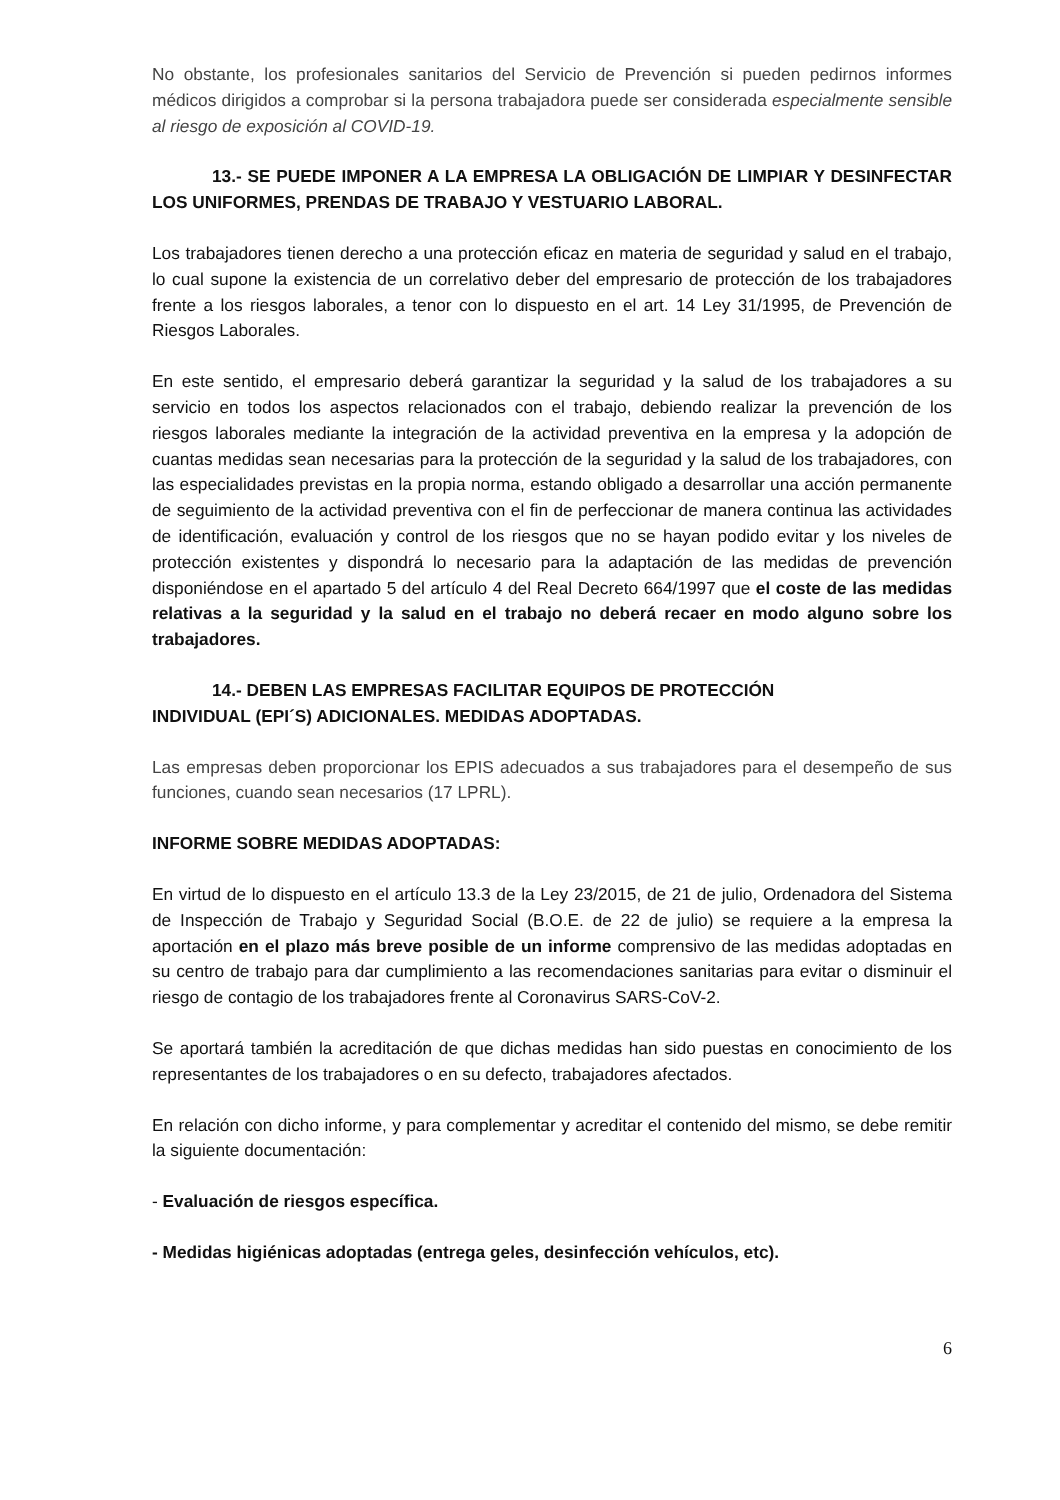No obstante, los profesionales sanitarios del Servicio de Prevención si pueden pedirnos informes médicos dirigidos a comprobar si la persona trabajadora puede ser considerada especialmente sensible al riesgo de exposición al COVID-19.
13.- SE PUEDE IMPONER A LA EMPRESA LA OBLIGACIÓN DE LIMPIAR Y DESINFECTAR LOS UNIFORMES, PRENDAS DE TRABAJO Y VESTUARIO LABORAL.
Los trabajadores tienen derecho a una protección eficaz en materia de seguridad y salud en el trabajo, lo cual supone la existencia de un correlativo deber del empresario de protección de los trabajadores frente a los riesgos laborales, a tenor con lo dispuesto en el art. 14 Ley 31/1995, de Prevención de Riesgos Laborales.
En este sentido, el empresario deberá garantizar la seguridad y la salud de los trabajadores a su servicio en todos los aspectos relacionados con el trabajo, debiendo realizar la prevención de los riesgos laborales mediante la integración de la actividad preventiva en la empresa y la adopción de cuantas medidas sean necesarias para la protección de la seguridad y la salud de los trabajadores, con las especialidades previstas en la propia norma, estando obligado a desarrollar una acción permanente de seguimiento de la actividad preventiva con el fin de perfeccionar de manera continua las actividades de identificación, evaluación y control de los riesgos que no se hayan podido evitar y los niveles de protección existentes y dispondrá lo necesario para la adaptación de las medidas de prevención disponiéndose en el apartado 5 del artículo 4 del Real Decreto 664/1997 que el coste de las medidas relativas a la seguridad y la salud en el trabajo no deberá recaer en modo alguno sobre los trabajadores.
14.- DEBEN LAS EMPRESAS FACILITAR EQUIPOS DE PROTECCIÓN
INDIVIDUAL (EPI´S) ADICIONALES. MEDIDAS ADOPTADAS.
Las empresas deben proporcionar los EPIS adecuados a sus trabajadores para el desempeño de sus funciones, cuando sean necesarios (17 LPRL).
INFORME SOBRE MEDIDAS ADOPTADAS:
En virtud de lo dispuesto en el artículo 13.3 de la Ley 23/2015, de 21 de julio, Ordenadora del Sistema de Inspección de Trabajo y Seguridad Social (B.O.E. de 22 de julio) se requiere a la empresa la aportación en el plazo más breve posible de un informe comprensivo de las medidas adoptadas en su centro de trabajo para dar cumplimiento a las recomendaciones sanitarias para evitar o disminuir el riesgo de contagio de los trabajadores frente al Coronavirus SARS-CoV-2.
Se aportará también la acreditación de que dichas medidas han sido puestas en conocimiento de los representantes de los trabajadores o en su defecto, trabajadores afectados.
En relación con dicho informe, y para complementar y acreditar el contenido del mismo, se debe remitir la siguiente documentación:
- Evaluación de riesgos específica.
- Medidas higiénicas adoptadas (entrega geles, desinfección vehículos, etc).
6